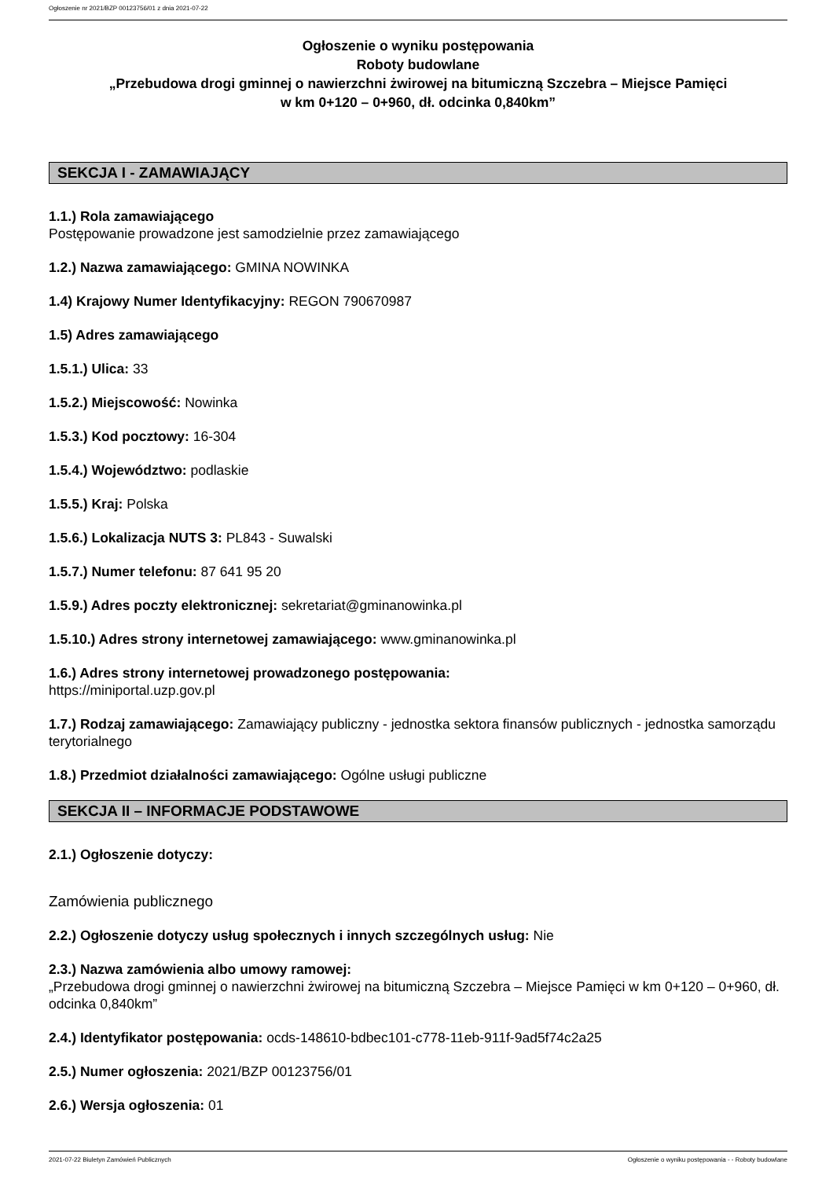Ogłoszenie nr 2021/BZP 00123756/01 z dnia 2021-07-22
Ogłoszenie o wyniku postępowania
Roboty budowlane
„Przebudowa drogi gminnej o nawierzchni żwirowej na bitumiczną Szczebra – Miejsce Pamięci
w km 0+120 – 0+960, dł. odcinka 0,840km”
SEKCJA I - ZAMAWIAJĄCY
1.1.) Rola zamawiającego
Postępowanie prowadzone jest samodzielnie przez zamawiającego
1.2.) Nazwa zamawiającego: GMINA NOWINKA
1.4) Krajowy Numer Identyfikacyjny: REGON 790670987
1.5) Adres zamawiającego
1.5.1.) Ulica: 33
1.5.2.) Miejscowość: Nowinka
1.5.3.) Kod pocztowy: 16-304
1.5.4.) Województwo: podlaskie
1.5.5.) Kraj: Polska
1.5.6.) Lokalizacja NUTS 3: PL843 - Suwalski
1.5.7.) Numer telefonu: 87 641 95 20
1.5.9.) Adres poczty elektronicznej: sekretariat@gminanowinka.pl
1.5.10.) Adres strony internetowej zamawiającego: www.gminanowinka.pl
1.6.) Adres strony internetowej prowadzonego postępowania:
https://miniportal.uzp.gov.pl
1.7.) Rodzaj zamawiającego: Zamawiający publiczny - jednostka sektora finansów publicznych - jednostka samorządu terytorialnego
1.8.) Przedmiot działalności zamawiającego: Ogólne usługi publiczne
SEKCJA II – INFORMACJE PODSTAWOWE
2.1.) Ogłoszenie dotyczy:
Zamówienia publicznego
2.2.) Ogłoszenie dotyczy usług społecznych i innych szczególnych usług: Nie
2.3.) Nazwa zamówienia albo umowy ramowej:
„Przebudowa drogi gminnej o nawierzchni żwirowej na bitumiczną Szczebra – Miejsce Pamięci w km 0+120 – 0+960, dł. odcinka 0,840km”
2.4.) Identyfikator postępowania: ocds-148610-bdbec101-c778-11eb-911f-9ad5f74c2a25
2.5.) Numer ogłoszenia: 2021/BZP 00123756/01
2.6.) Wersja ogłoszenia: 01
2021-07-22 Biuletyn Zamówień Publicznych Ogłoszenie o wyniku postępowania - - Roboty budowlane